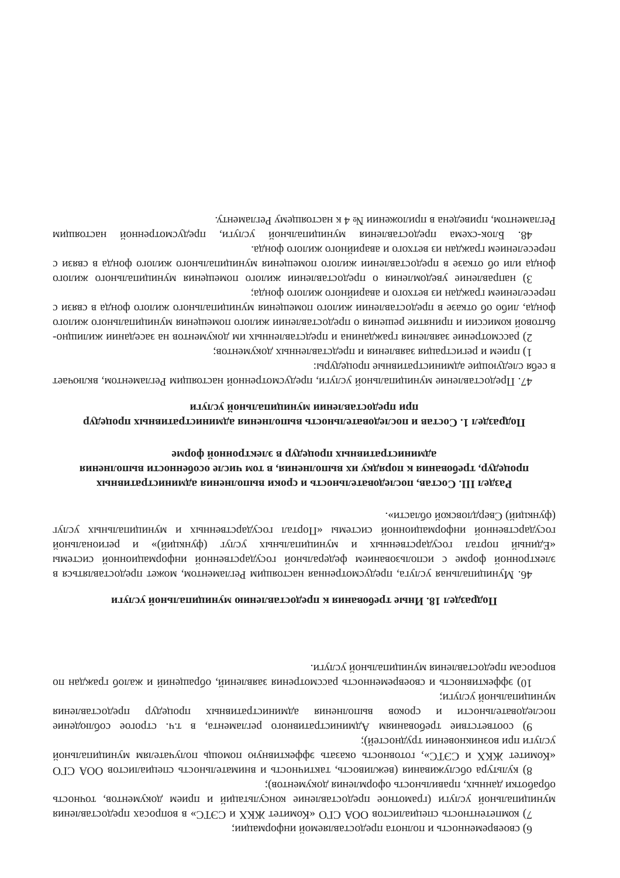6) своевременность и полнота предоставляемой информации;
7) компетентность специалистов ООА СГО «Комитет ЖКХ и СЭТС» в вопросах предоставления муниципальной услуги (грамотное предоставление консультаций и прием документов, точность обработки данных, правильность оформления документов);
8) культура обслуживания (вежливость, тактичность и внимательность специалистов ООА СГО «Комитет ЖКХ и СЭТС», готовность оказать эффективную помощь получателям муниципальной услуги при возникновении трудностей);
9) соответствие требованиям Административного регламента, в т.ч. строгое соблюдение последовательности и сроков выполнения административных процедур предоставления муниципальной услуги;
10) эффективность и своевременность рассмотрения заявлений, обращений и жалоб граждан по вопросам предоставления муниципальной услуги.
Подраздел 18. Иные требования к предоставлению муниципальной услуги
46. Муниципальная услуга, предусмотренная настоящим Регламентом, может предоставляться в электронной форме с использованием федеральной государственной информационной системы «Единый портал государственных и муниципальных услуг (функций)» и региональной государственной информационной системы «Портал государственных и муниципальных услуг (функций) Свердловской области».
Раздел III. Состав, последовательность и сроки выполнения административных процедур, требования к порядку их выполнения, в том числе особенности выполнения административных процедур в электронной форме
Подраздел 1. Состав и последовательность выполнения административных процедур при предоставлении муниципальной услуги
47. Предоставление муниципальной услуги, предусмотренной настоящим Регламентом, включает в себя следующие административные процедуры:
1) прием и регистрация заявления и представленных документов;
2) рассмотрение заявления гражданина и представленных им документов на заседании жилищно-бытовой комиссии и принятие решения о предоставлении жилого помещения муниципального жилого фонда, либо об отказе в предоставлении жилого помещения муниципального жилого фонда в связи с переселением граждан из ветхого и аварийного жилого фонда;
3) направление уведомления о предоставлении жилого помещения муниципального жилого фонда или об отказе в предоставлении жилого помещения муниципального жилого фонда в связи с переселением граждан из ветхого и аварийного жилого фонда.
48. Блок-схема предоставления муниципальной услуги, предусмотренной настоящим Регламентом, приведена в приложении № 4 к настоящему Регламенту.